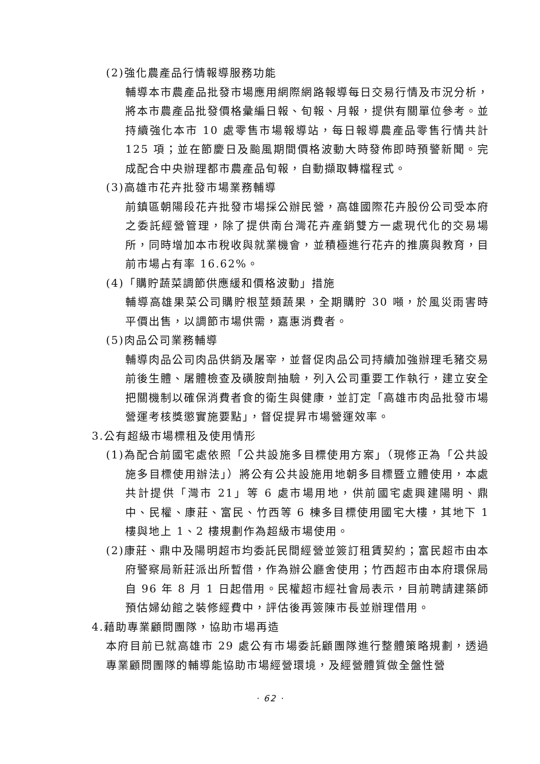(2)強化農產品行情報導服務功能
輔導本市農產品批發市場應用網際網路報導每日交易行情及市況分析，將本市農產品批發價格彙編日報、旬報、月報，提供有關單位參考。並持續強化本市 10 處零售市場報導站，每日報導農產品零售行情共計 125 項；並在節慶日及颱風期間價格波動大時發佈即時預警新聞。完成配合中央辦理都市農產品旬報，自動擷取轉檔程式。
(3)高雄市花卉批發市場業務輔導
前鎮區朝陽段花卉批發市場採公辦民營，高雄國際花卉股份公司受本府之委託經營管理，除了提供南台灣花卉產銷雙方一處現代化的交易場所，同時增加本市稅收與就業機會，並積極進行花卉的推廣與教育，目前市場占有率 16.62%。
(4)「購貯蔬菜調節供應緩和價格波動」措施
輔導高雄果菜公司購貯根莖類蔬果，全期購貯 30 噸，於風災雨害時平價出售，以調節市場供需，嘉惠消費者。
(5)肉品公司業務輔導
輔導肉品公司肉品供銷及屠宰，並督促肉品公司持續加強辦理毛豬交易前後生體、屠體檢查及磺胺劑抽驗，列入公司重要工作執行，建立安全把關機制以確保消費者食的衛生與健康，並訂定「高雄市肉品批發市場營運考核獎懲實施要點」，督促提昇市場營運效率。
3.公有超級市場標租及使用情形
(1)為配合前國宅處依照「公共設施多目標使用方案」（現修正為「公共設施多目標使用辦法」）將公有公共設施用地朝多目標暨立體使用，本處共計提供「灣市 21」等 6 處市場用地，供前國宅處興建陽明、鼎中、民權、康莊、富民、竹西等 6 棟多目標使用國宅大樓，其地下 1 樓與地上 1、2 樓規劃作為超級市場使用。
(2)康莊、鼎中及陽明超市均委託民間經營並簽訂租賃契約；富民超市由本府警察局新莊派出所暫借，作為辦公廳舍使用；竹西超市由本府環保局自 96 年 8 月 1 日起借用。民權超市經社會局表示，目前聘請建築師預估婦幼館之裝修經費中，評估後再簽陳市長並辦理借用。
4.藉助專業顧問團隊，協助市場再造
本府目前已就高雄市 29 處公有市場委託顧團隊進行整體策略規劃，透過專業顧問團隊的輔導能協助市場經營環境，及經營體質做全盤性營
· 62 ·